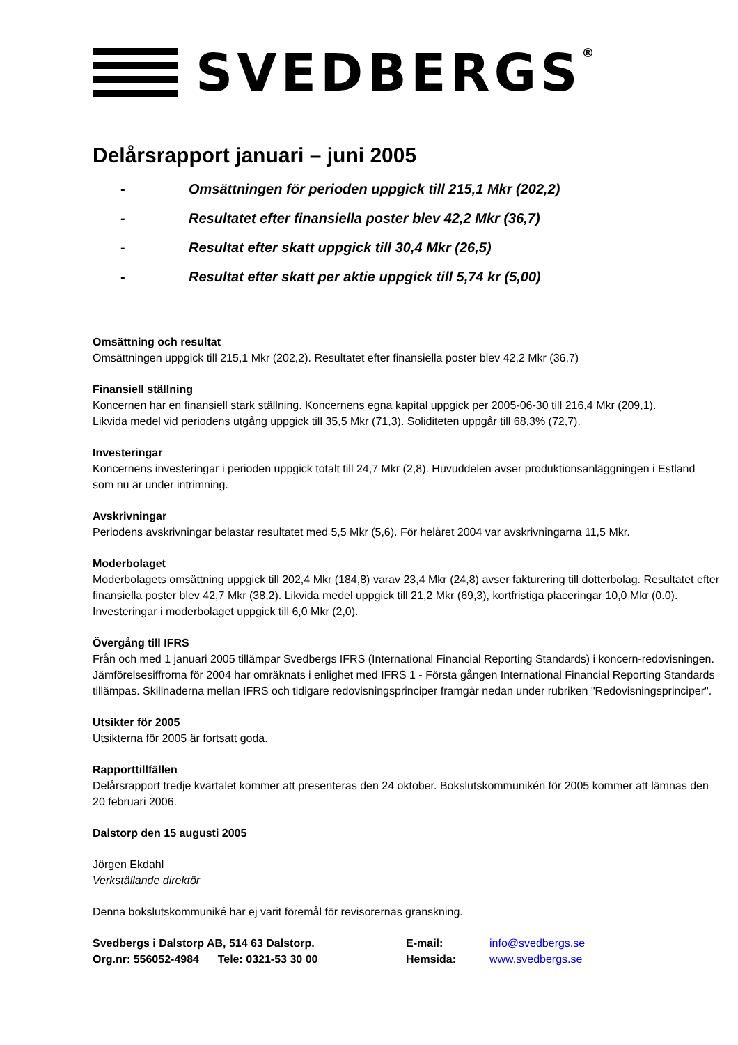SVEDBERGS®
Delårsrapport januari – juni 2005
- Omsättningen för perioden uppgick till 215,1 Mkr (202,2)
- Resultatet efter finansiella poster blev 42,2 Mkr (36,7)
- Resultat efter skatt uppgick till 30,4 Mkr (26,5)
- Resultat efter skatt per aktie uppgick till 5,74 kr (5,00)
Omsättning och resultat
Omsättningen uppgick till 215,1 Mkr (202,2). Resultatet efter finansiella poster blev 42,2 Mkr (36,7)
Finansiell ställning
Koncernen har en finansiell stark ställning. Koncernens egna kapital uppgick per 2005-06-30 till 216,4 Mkr (209,1).
Likvida medel vid periodens utgång uppgick till 35,5 Mkr (71,3). Soliditeten uppgår till 68,3% (72,7).
Investeringar
Koncernens investeringar i perioden uppgick totalt till 24,7 Mkr (2,8). Huvuddelen avser produktionsanläggningen i Estland som nu är under intrimning.
Avskrivningar
Periodens avskrivningar belastar resultatet med 5,5 Mkr (5,6). För helåret 2004 var avskrivningarna 11,5 Mkr.
Moderbolaget
Moderbolagets omsättning uppgick till 202,4 Mkr (184,8) varav 23,4 Mkr (24,8) avser fakturering till dotterbolag. Resultatet efter finansiella poster blev 42,7 Mkr (38,2). Likvida medel uppgick till 21,2 Mkr (69,3), kortfristiga placeringar 10,0 Mkr (0.0). Investeringar i moderbolaget uppgick till 6,0 Mkr (2,0).
Övergång till IFRS
Från och med 1 januari 2005 tillämpar Svedbergs IFRS (International Financial Reporting Standards) i koncern-redovisningen. Jämförelsesiffrorna för 2004 har omräknats i enlighet med IFRS 1 - Första gången International Financial Reporting Standards tillämpas. Skillnaderna mellan IFRS och tidigare redovisningsprinciper framgår nedan under rubriken "Redovisningsprinciper".
Utsikter för 2005
Utsikterna för 2005 är fortsatt goda.
Rapporttillfällen
Delårsrapport tredje kvartalet kommer att presenteras den 24 oktober. Bokslutskommunikén för 2005 kommer att lämnas den 20 februari 2006.
Dalstorp den 15 augusti 2005
Jörgen Ekdahl
Verkställande direktör
Denna bokslutskommuniké har ej varit föremål för revisorernas granskning.
Svedbergs i Dalstorp AB, 514 63 Dalstorp.
E-mail:
info@svedbergs.se
Org.nr: 556052-4984 Tele: 0321-53 30 00
Hemsida:
www.svedbergs.se